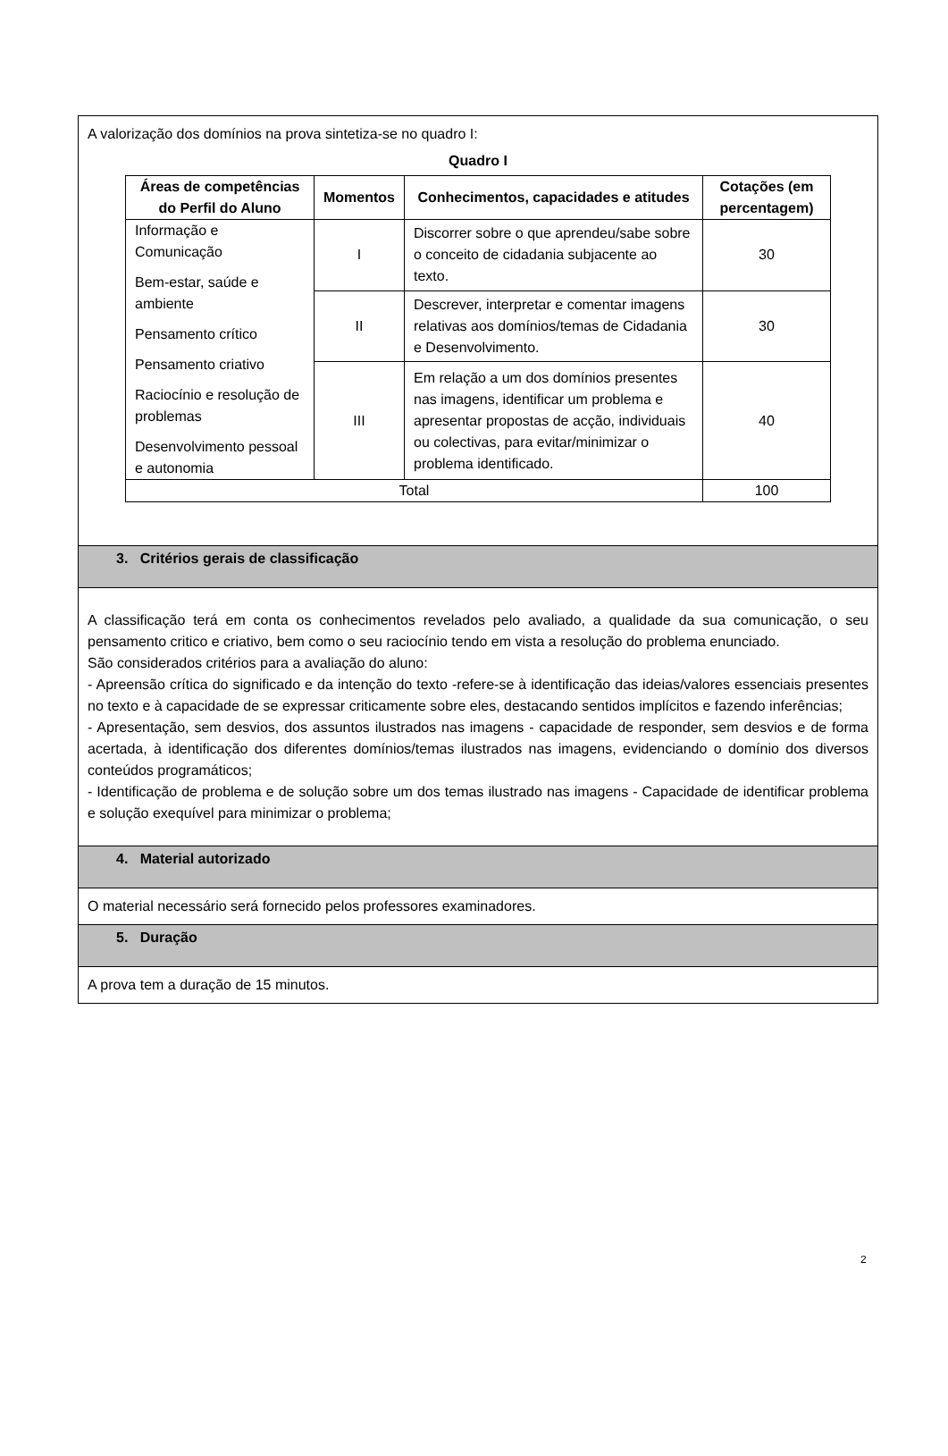A valorização dos domínios na prova sintetiza-se no quadro I:
Quadro I
| Áreas de competências do Perfil do Aluno | Momentos | Conhecimentos, capacidades e atitudes | Cotações (em percentagem) |
| --- | --- | --- | --- |
| Informação e Comunicação Bem-estar, saúde e ambiente Pensamento crítico Pensamento criativo Raciocínio e resolução de problemas Desenvolvimento pessoal e autonomia | I | Discorrer sobre o que aprendeu/sabe sobre o conceito de cidadania subjacente ao texto. | 30 |
| | II | Descrever, interpretar e comentar imagens relativas aos domínios/temas de Cidadania e Desenvolvimento. | 30 |
| | III | Em relação a um dos domínios presentes nas imagens, identificar um problema e apresentar propostas de acção, individuais ou colectivas, para evitar/minimizar o problema identificado. | 40 |
| Total | | | 100 |
3. Critérios gerais de classificação
A classificação terá em conta os conhecimentos revelados pelo avaliado, a qualidade da sua comunicação, o seu pensamento critico e criativo, bem como o seu raciocínio tendo em vista a resolução do problema enunciado.
São considerados critérios para a avaliação do aluno:
- Apreensão crítica do significado e da intenção do texto -refere-se à identificação das ideias/valores essenciais presentes no texto e à capacidade de se expressar criticamente sobre eles, destacando sentidos implícitos e fazendo inferências;
- Apresentação, sem desvios, dos assuntos ilustrados nas imagens - capacidade de responder, sem desvios e de forma acertada, à identificação dos diferentes domínios/temas ilustrados nas imagens, evidenciando o domínio dos diversos conteúdos programáticos;
- Identificação de problema e de solução sobre um dos temas ilustrado nas imagens - Capacidade de identificar problema e solução exequível para minimizar o problema;
4. Material autorizado
O material necessário será fornecido pelos professores examinadores.
5. Duração
A prova tem a duração de 15 minutos.
2